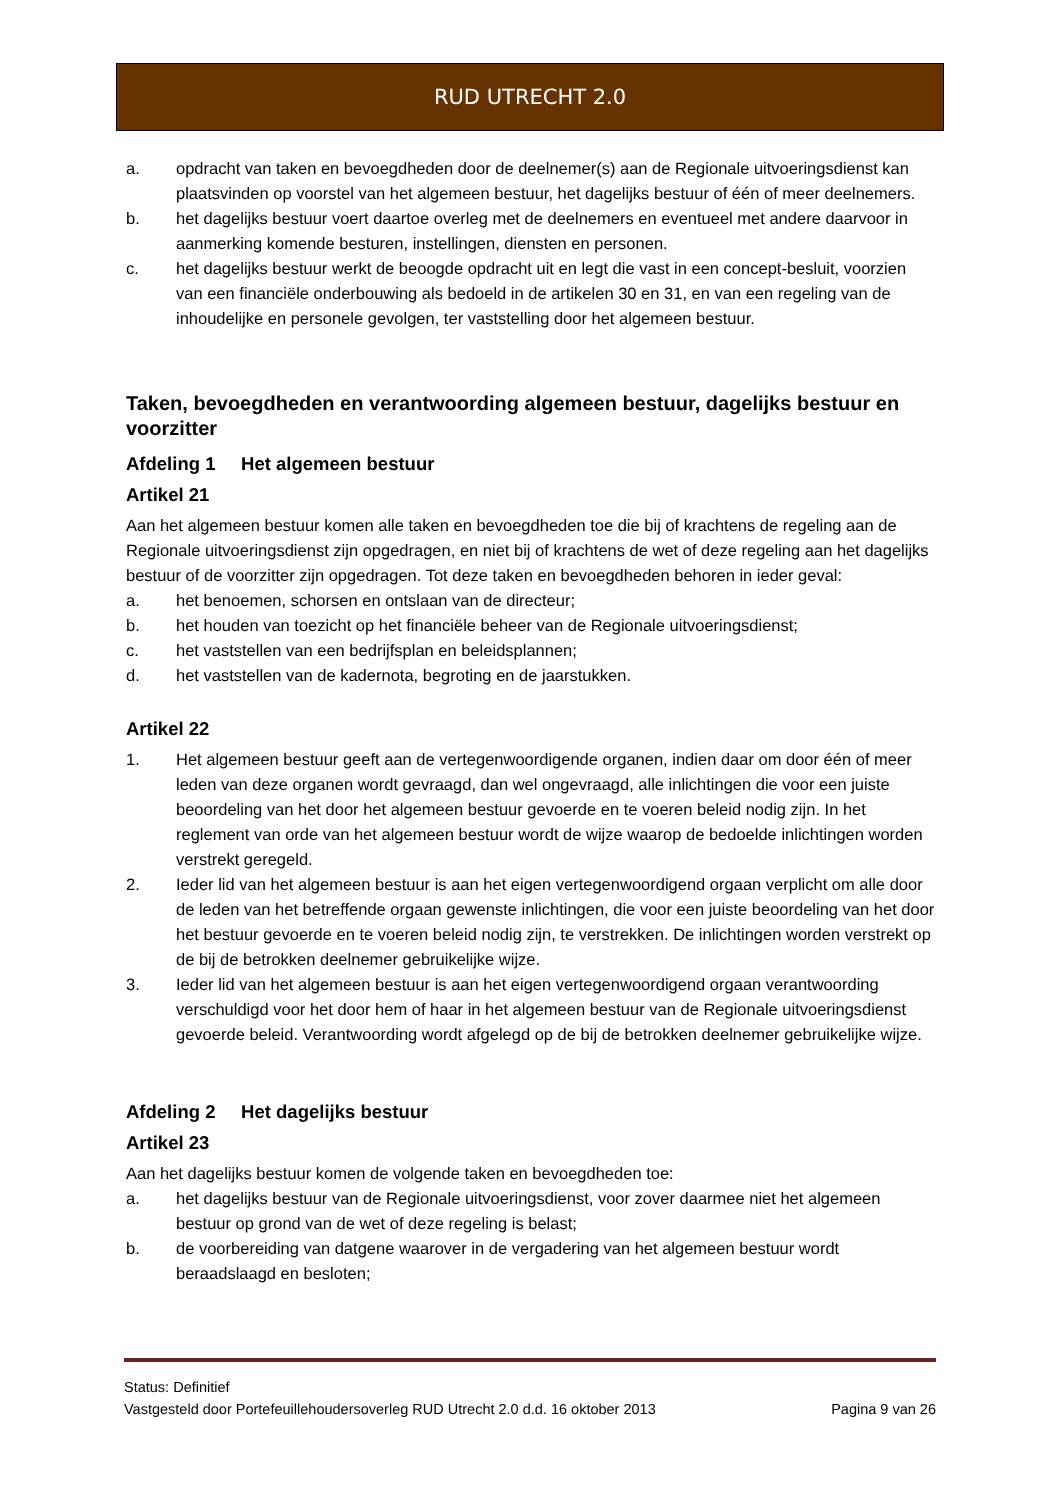RUD UTRECHT 2.0
a. opdracht van taken en bevoegdheden door de deelnemer(s) aan de Regionale uitvoeringsdienst kan plaatsvinden op voorstel van het algemeen bestuur, het dagelijks bestuur of één of meer deelnemers.
b. het dagelijks bestuur voert daartoe overleg met de deelnemers en eventueel met andere daarvoor in aanmerking komende besturen, instellingen, diensten en personen.
c. het dagelijks bestuur werkt de beoogde opdracht uit en legt die vast in een concept-besluit, voorzien van een financiële onderbouwing als bedoeld in de artikelen 30 en 31, en van een regeling van de inhoudelijke en personele gevolgen, ter vaststelling door het algemeen bestuur.
Taken, bevoegdheden en verantwoording algemeen bestuur, dagelijks bestuur en voorzitter
Afdeling 1 Het algemeen bestuur
Artikel 21
Aan het algemeen bestuur komen alle taken en bevoegdheden toe die bij of krachtens de regeling aan de Regionale uitvoeringsdienst zijn opgedragen, en niet bij of krachtens de wet of deze regeling aan het dagelijks bestuur of de voorzitter zijn opgedragen. Tot deze taken en bevoegdheden behoren in ieder geval:
a. het benoemen, schorsen en ontslaan van de directeur;
b. het houden van toezicht op het financiële beheer van de Regionale uitvoeringsdienst;
c. het vaststellen van een bedrijfsplan en beleidsplannen;
d. het vaststellen van de kadernota, begroting en de jaarstukken.
Artikel 22
1. Het algemeen bestuur geeft aan de vertegenwoordigende organen, indien daar om door één of meer leden van deze organen wordt gevraagd, dan wel ongevraagd, alle inlichtingen die voor een juiste beoordeling van het door het algemeen bestuur gevoerde en te voeren beleid nodig zijn. In het reglement van orde van het algemeen bestuur wordt de wijze waarop de bedoelde inlichtingen worden verstrekt geregeld.
2. Ieder lid van het algemeen bestuur is aan het eigen vertegenwoordigend orgaan verplicht om alle door de leden van het betreffende orgaan gewenste inlichtingen, die voor een juiste beoordeling van het door het bestuur gevoerde en te voeren beleid nodig zijn, te verstrekken. De inlichtingen worden verstrekt op de bij de betrokken deelnemer gebruikelijke wijze.
3. Ieder lid van het algemeen bestuur is aan het eigen vertegenwoordigend orgaan verantwoording verschuldigd voor het door hem of haar in het algemeen bestuur van de Regionale uitvoeringsdienst gevoerde beleid. Verantwoording wordt afgelegd op de bij de betrokken deelnemer gebruikelijke wijze.
Afdeling 2 Het dagelijks bestuur
Artikel 23
Aan het dagelijks bestuur komen de volgende taken en bevoegdheden toe:
a. het dagelijks bestuur van de Regionale uitvoeringsdienst, voor zover daarmee niet het algemeen bestuur op grond van de wet of deze regeling is belast;
b. de voorbereiding van datgene waarover in de vergadering van het algemeen bestuur wordt beraadslaagd en besloten;
Status: Definitief
Vastgesteld door Portefeuillehoudersoverleg RUD Utrecht 2.0 d.d. 16 oktober 2013 Pagina 9 van 26